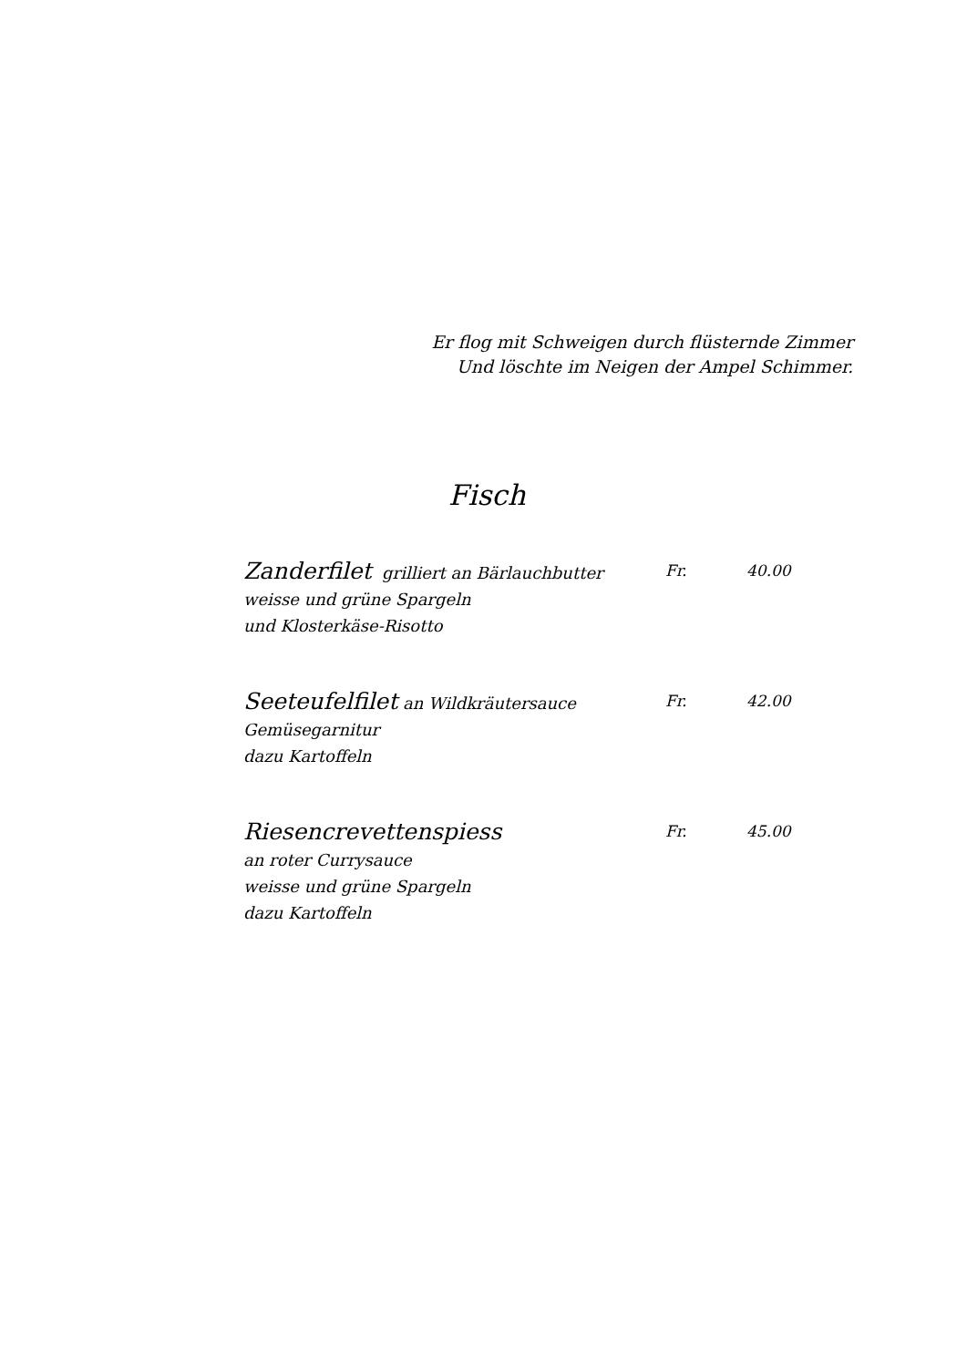Er flog mit Schweigen durch flüsternde Zimmer
Und löschte im Neigen der Ampel Schimmer.
Fisch
Zanderfilet grilliert an Bärlauchbutter
weisse und grüne Spargeln
und Klosterkäse-Risotto
Fr. 40.00
Seeteufelfilet an Wildkräutersauce
Gemüsegarnitur
dazu Kartoffeln
Fr. 42.00
Riesencrevettenspiess
an roter Currysauce
weisse und grüne Spargeln
dazu Kartoffeln
Fr. 45.00